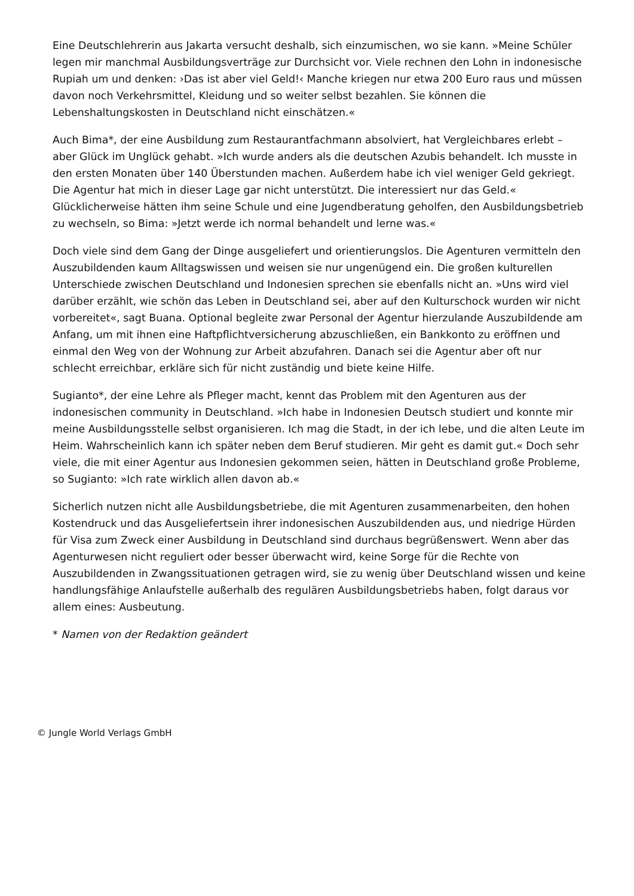Eine Deutschlehrerin aus Jakarta versucht deshalb, sich einzumischen, wo sie kann. »Meine Schüler legen mir manchmal Ausbildungsverträge zur Durchsicht vor. Viele rechnen den Lohn in indonesische Rupiah um und denken: ›Das ist aber viel Geld!‹ Manche kriegen nur etwa 200 Euro raus und müssen davon noch Verkehrsmittel, Kleidung und so weiter selbst bezahlen. Sie können die Lebenshaltungskosten in Deutschland nicht einschätzen.«
Auch Bima*, der eine Ausbildung zum Restaurantfachmann absolviert, hat Vergleichbares erlebt – aber Glück im Unglück gehabt. »Ich wurde anders als die deutschen Azubis behandelt. Ich musste in den ersten Monaten über 140 Überstunden machen. Außerdem habe ich viel weniger Geld gekriegt. Die Agentur hat mich in dieser Lage gar nicht unterstützt. Die interessiert nur das Geld.« Glücklicherweise hätten ihm seine Schule und eine Jugendberatung geholfen, den Ausbildungsbetrieb zu wechseln, so Bima: »Jetzt werde ich normal behandelt und lerne was.«
Doch viele sind dem Gang der Dinge ausgeliefert und orientierungslos. Die Agenturen vermitteln den Auszubildenden kaum Alltagswissen und weisen sie nur ungenügend ein. Die großen kulturellen Unterschiede zwischen Deutschland und Indonesien sprechen sie ebenfalls nicht an. »Uns wird viel darüber erzählt, wie schön das Leben in Deutschland sei, aber auf den Kulturschock wurden wir nicht vorbereitet«, sagt Buana. Optional begleite zwar Personal der Agentur hierzulande Auszubildende am Anfang, um mit ihnen eine Haftpflichtversicherung abzuschließen, ein Bankkonto zu eröffnen und einmal den Weg von der Wohnung zur Arbeit abzufahren. Danach sei die Agentur aber oft nur schlecht erreichbar, erkläre sich für nicht zuständig und biete keine Hilfe.
Sugianto*, der eine Lehre als Pfleger macht, kennt das Problem mit den Agenturen aus der indonesischen community in Deutschland. »Ich habe in Indonesien Deutsch studiert und konnte mir meine Ausbildungsstelle selbst organisieren. Ich mag die Stadt, in der ich lebe, und die alten Leute im Heim. Wahrscheinlich kann ich später neben dem Beruf studieren. Mir geht es damit gut.« Doch sehr viele, die mit einer Agentur aus Indonesien gekommen seien, hätten in Deutschland große Probleme, so Sugianto: »Ich rate wirklich allen davon ab.«
Sicherlich nutzen nicht alle Ausbildungsbetriebe, die mit Agenturen zusammenarbeiten, den hohen Kostendruck und das Ausgeliefertsein ihrer indonesischen Auszubildenden aus, und niedrige Hürden für Visa zum Zweck einer Ausbildung in Deutschland sind durchaus begrüßenswert. Wenn aber das Agenturwesen nicht reguliert oder besser überwacht wird, keine Sorge für die Rechte von Auszubildenden in Zwangssituationen getragen wird, sie zu wenig über Deutschland wissen und keine handlungsfähige Anlaufstelle außerhalb des regulären Ausbildungsbetriebs haben, folgt daraus vor allem eines: Ausbeutung.
* Namen von der Redaktion geändert
© Jungle World Verlags GmbH